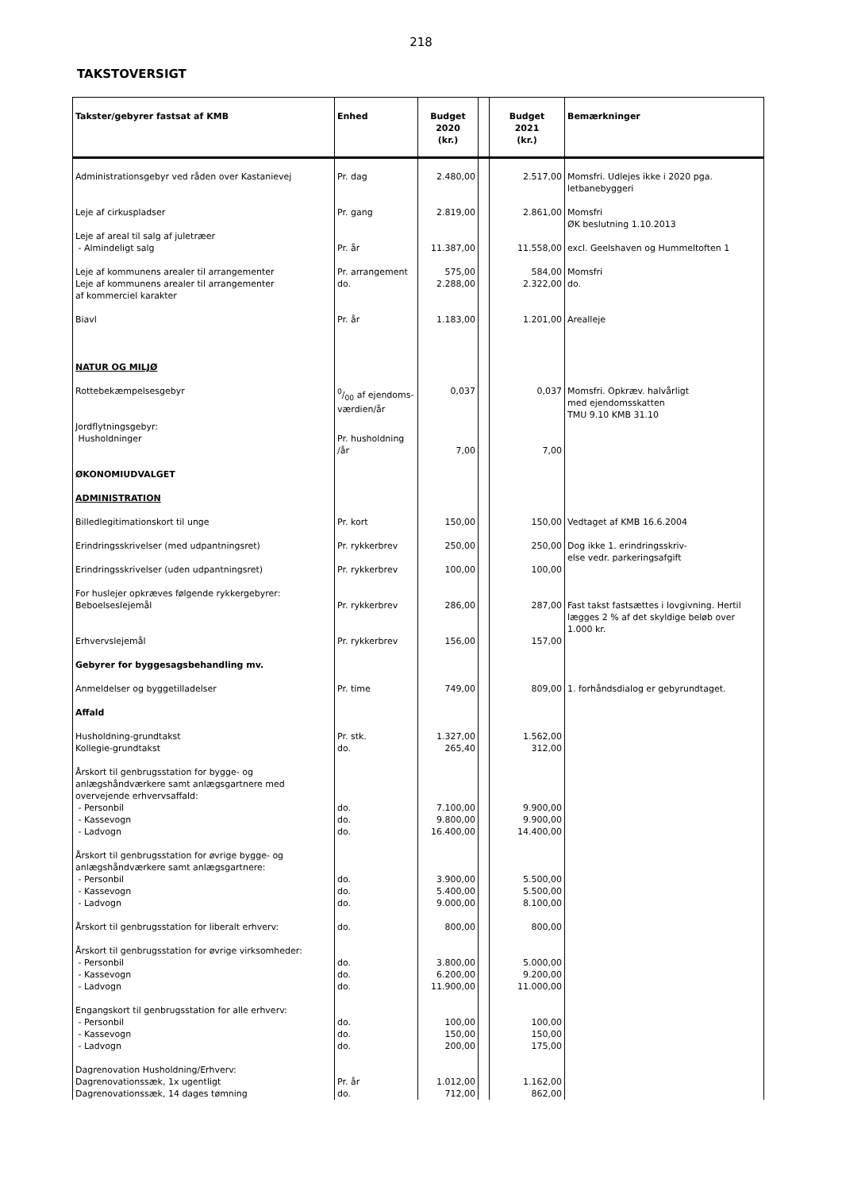218
TAKSTOVERSIGT
| Takster/gebyrer fastsat af KMB | Enhed | Budget 2020 (kr.) | | Budget 2021 (kr.) | Bemærkninger |
| --- | --- | --- | --- | --- | --- |
| Administrationsgebyr ved råden over Kastanievej | Pr. dag | 2.480,00 | | 2.517,00 | Momsfri. Udlejes ikke i 2020 pga. letbanebyggeri |
| Leje af cirkuspladser | Pr. gang | 2.819,00 | | 2.861,00 | Momsfri ØK beslutning 1.10.2013 |
| Leje af areal til salg af juletræer - Almindeligt salg | Pr. år | 11.387,00 | | 11.558,00 | excl. Geelshaven og Hummeltoften 1 |
| Leje af kommunens arealer til arrangementer Leje af kommunens arealer til arrangementer af kommerciel karakter | Pr. arrangement do. | 575,00 2.288,00 | | 584,00 2.322,00 | Momsfri do. |
| Biavl | Pr. år | 1.183,00 | | 1.201,00 | Arealleje |
| NATUR OG MILJØ | | | | | |
| Rottebekæmpelsesgebyr | 0/00 af ejendoms- værdien/år | 0,037 | | 0,037 | Momsfri. Opkræv. halvårligt med ejendomsskatten TMU 9.10 KMB 31.10 |
| Jordflytningsgebyr: Husholdninger | Pr. husholdning /år | 7,00 | | 7,00 | |
| ØKONOMIUDVALGET | | | | | |
| ADMINISTRATION | | | | | |
| Billedlegitimationskort til unge | Pr. kort | 150,00 | | 150,00 | Vedtaget af KMB 16.6.2004 |
| Erindringsskrivelser (med udpantningsret) | Pr. rykkerbrev | 250,00 | | 250,00 | Dog ikke 1. erindringsskriv- else vedr. parkeringsafgift |
| Erindringsskrivelser (uden udpantningsret) | Pr. rykkerbrev | 100,00 | | 100,00 | |
| For huslejer opkræves følgende rykkergebyrer: Beboelseslejemål | Pr. rykkerbrev | 286,00 | | 287,00 | Fast takst fastsættes i lovgivning. Hertil lægges 2 % af det skyldige beløb over 1.000 kr. |
| Erhvervslejemål | Pr. rykkerbrev | 156,00 | | 157,00 | |
| Gebyrer for byggesagsbehandling mv. | | | | | |
| Anmeldelser og byggetilladelser | Pr. time | 749,00 | | 809,00 | 1. forhåndsdialog er gebyrundtaget. |
| Affald | | | | | |
| Husholdning-grundtakst Kollegie-grundtakst | Pr. stk. do. | 1.327,00 265,40 | | 1.562,00 312,00 | |
| Årskort til genbrugsstation for bygge- og anlægshåndværkere samt anlægsgartnere med overvejende erhvervsaffald: - Personbil - Kassevogn - Ladvogn | do. do. do. | 7.100,00 9.800,00 16.400,00 | | 9.900,00 9.900,00 14.400,00 | |
| Årskort til genbrugsstation for øvrige bygge- og anlægshåndværkere samt anlægsgartnere: - Personbil - Kassevogn - Ladvogn | do. do. do. | 3.900,00 5.400,00 9.000,00 | | 5.500,00 5.500,00 8.100,00 | |
| Årskort til genbrugsstation for liberalt erhverv: | do. | 800,00 | | 800,00 | |
| Årskort til genbrugsstation for øvrige virksomheder: - Personbil - Kassevogn - Ladvogn | do. do. do. | 3.800,00 6.200,00 11.900,00 | | 5.000,00 9.200,00 11.000,00 | |
| Engangskort til genbrugsstation for alle erhverv: - Personbil - Kassevogn - Ladvogn | do. do. do. | 100,00 150,00 200,00 | | 100,00 150,00 175,00 | |
| Dagrenovation Husholdning/Erhverv: Dagrenovationssæk, 1x ugentligt Dagrenovationssæk, 14 dages tømning | Pr. år do. | 1.012,00 712,00 | | 1.162,00 862,00 | |